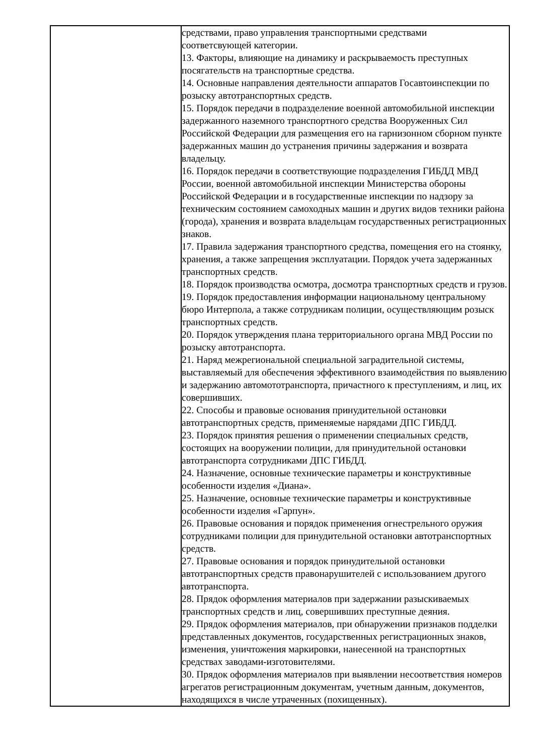| | средствами, право управления транспортными средствами соответсвующей категории. 13. Факторы, влияющие на динамику и раскрываемость преступных посягательств на транспортные средства. 14. Основные направления деятельности аппаратов Госавтоинспекции по розыску автотранспортных средств. 15. Порядок передачи в подразделение военной автомобильной инспекции задержанного наземного транспортного средства Вооруженных Сил Российской Федерации для размещения его на гарнизонном сборном пункте задержанных машин до устранения причины задержания и возврата владельцу. 16. Порядок передачи в соответствующие подразделения ГИБДД МВД России, военной автомобильной инспекции Министерства обороны Российской Федерации и в государственные инспекции по надзору за техническим состоянием самоходных машин и других видов техники района (города), хранения и возврата владельцам государственных регистрационных знаков. 17. Правила задержания транспортного средства, помещения его на стоянку, хранения, а также запрещения эксплуатации. Порядок учета задержанных транспортных средств. 18. Порядок производства осмотра, досмотра транспортных средств и грузов. 19. Порядок предоставления информации национальному центральному бюро Интерпола, а также сотрудникам полиции, осуществляющим розыск транспортных средств. 20. Порядок утверждения плана территориального органа МВД России по розыску автотранспорта. 21. Наряд межрегиональной специальной заградительной системы, выставляемый для обеспечения эффективного взаимодействия по выявлению и задержанию автомототранспорта, причастного к преступлениям, и лиц, их совершивших. 22. Способы и правовые основания принудительной остановки автотранспортных средств, применяемые нарядами ДПС ГИБДД. 23. Порядок принятия решения о применении специальных средств, состоящих на вооружении полиции, для принудительной остановки автотранспорта сотрудниками ДПС ГИБДД. 24. Назначение, основные технические параметры и конструктивные особенности изделия «Диана». 25. Назначение, основные технические параметры и конструктивные особенности изделия «Гарпун». 26. Правовые основания и порядок применения огнестрельного оружия сотрудниками полиции для принудительной остановки автотранспортных средств. 27. Правовые основания и порядок принудительной остановки автотранспортных средств правонарушителей с использованием другого автотранспорта. 28. Прядок оформления материалов при задержании разыскиваемых транспортных средств и лиц, совершивших преступные деяния. 29. Прядок оформления материалов, при обнаружении признаков подделки представленных документов, государственных регистрационных знаков, изменения, уничтожения маркировки, нанесенной на транспортных средствах заводами-изготовителями. 30. Прядок оформления материалов при выявлении несоответствия номеров агрегатов регистрационным документам, учетным данным, документов, находящихся в числе утраченных (похищенных). |